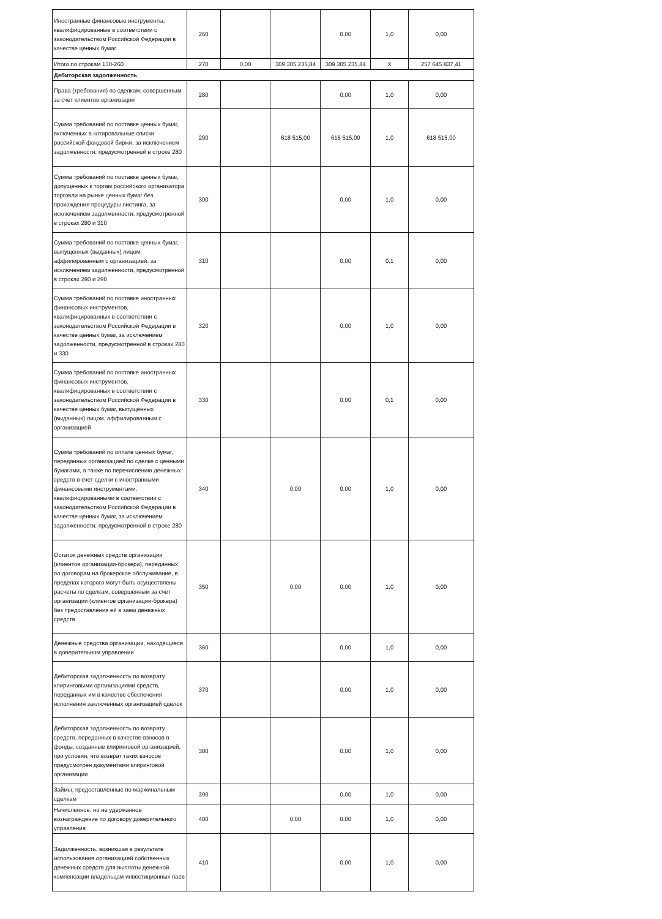| Иностранные финансовые инструменты, квалифицированные в соответствии с законодательством Российской Федерации в качестве ценных бумаг | 260 | | | 0,00 | 1,0 | 0,00 |
| Итого по строкам 130-260 | 270 | 0,00 | 309 305 235,84 | 309 305 235,84 | X | 257 645 837,41 |
| Дебиторская задолженность | | | | | | |
| Права (требования) по сделкам, совершенным за счет клиентов организации | 280 | | | 0,00 | 1,0 | 0,00 |
| Сумма требований по поставке ценных бумаг, включенных в котировальные списки российской фондовой биржи, за исключением задолженности, предусмотренной в строке 280 | 290 | | 618 515,00 | 618 515,00 | 1,0 | 618 515,00 |
| Сумма требований по поставке ценных бумаг, допущенных к торгам российского организатора торговли на рынке ценных бумаг без прохождения процедуры листинга, за исключением задолженности, предусмотренной в строках 280 и 310 | 300 | | | 0,00 | 1,0 | 0,00 |
| Сумма требований по поставке ценных бумаг, выпущенных (выданных) лицом, аффилированным с организацией, за исключением задолженности, предусмотренной в строках 280 и 290 | 310 | | | 0,00 | 0,1 | 0,00 |
| Сумма требований по поставке иностранных финансовых инструментов, квалифицированных в соответствии с законодательством Российской Федерации в качестве ценных бумаг, за исключением задолженности, предусмотренной в строках 280 и 330 | 320 | | | 0,00 | 1,0 | 0,00 |
| Сумма требований по поставке иностранных финансовых инструментов, квалифицированных в соответствии с законодательством Российской Федерации в качестве ценных бумаг, выпущенных (выданных) лицом, аффилированным с организацией | 330 | | | 0,00 | 0,1 | 0,00 |
| Сумма требований по оплате ценных бумаг, переданных организацией по сделке с ценными бумагами, а также по перечислению денежных средств в счет сделки с иностранными финансовыми инструментами, квалифицированными в соответствии с законодательством Российской Федерации в качестве ценных бумаг, за исключением задолженности, предусмотренной в строке 280 | 340 | | 0,00 | 0,00 | 1,0 | 0,00 |
| Остаток денежных средств организации (клиентов организации-брокера), переданных по договорам на брокерское обслуживание, в пределах которого могут быть осуществлены расчеты по сделкам, совершенным за счет организации (клиентов организации-брокера) без предоставления ей в заем денежных средств | 350 | | 0,00 | 0,00 | 1,0 | 0,00 |
| Денежные средства организации, находящиеся в доверительном управлении | 360 | | | 0,00 | 1,0 | 0,00 |
| Дебиторская задолженность по возврату клиринговыми организациями средств, переданных им в качестве обеспечения исполнения заключенных организацией сделок | 370 | | | 0,00 | 1,0 | 0,00 |
| Дебиторская задолженность по возврату средств, переданных в качестве взносов в фонды, созданные клиринговой организацией, при условии, что возврат таких взносов предусмотрен документами клиринговой организации | 380 | | | 0,00 | 1,0 | 0,00 |
| Займы, предоставленные по маржинальным сделкам | 390 | | | 0,00 | 1,0 | 0,00 |
| Начисленное, но не удержанное вознаграждение по договору доверительного управления | 400 | | 0,00 | 0,00 | 1,0 | 0,00 |
| Задолженность, возникшая в результате использования организацией собственных денежных средств для выплаты денежной компенсации владельцам инвестиционных паев | 410 | | | 0,00 | 1,0 | 0,00 |